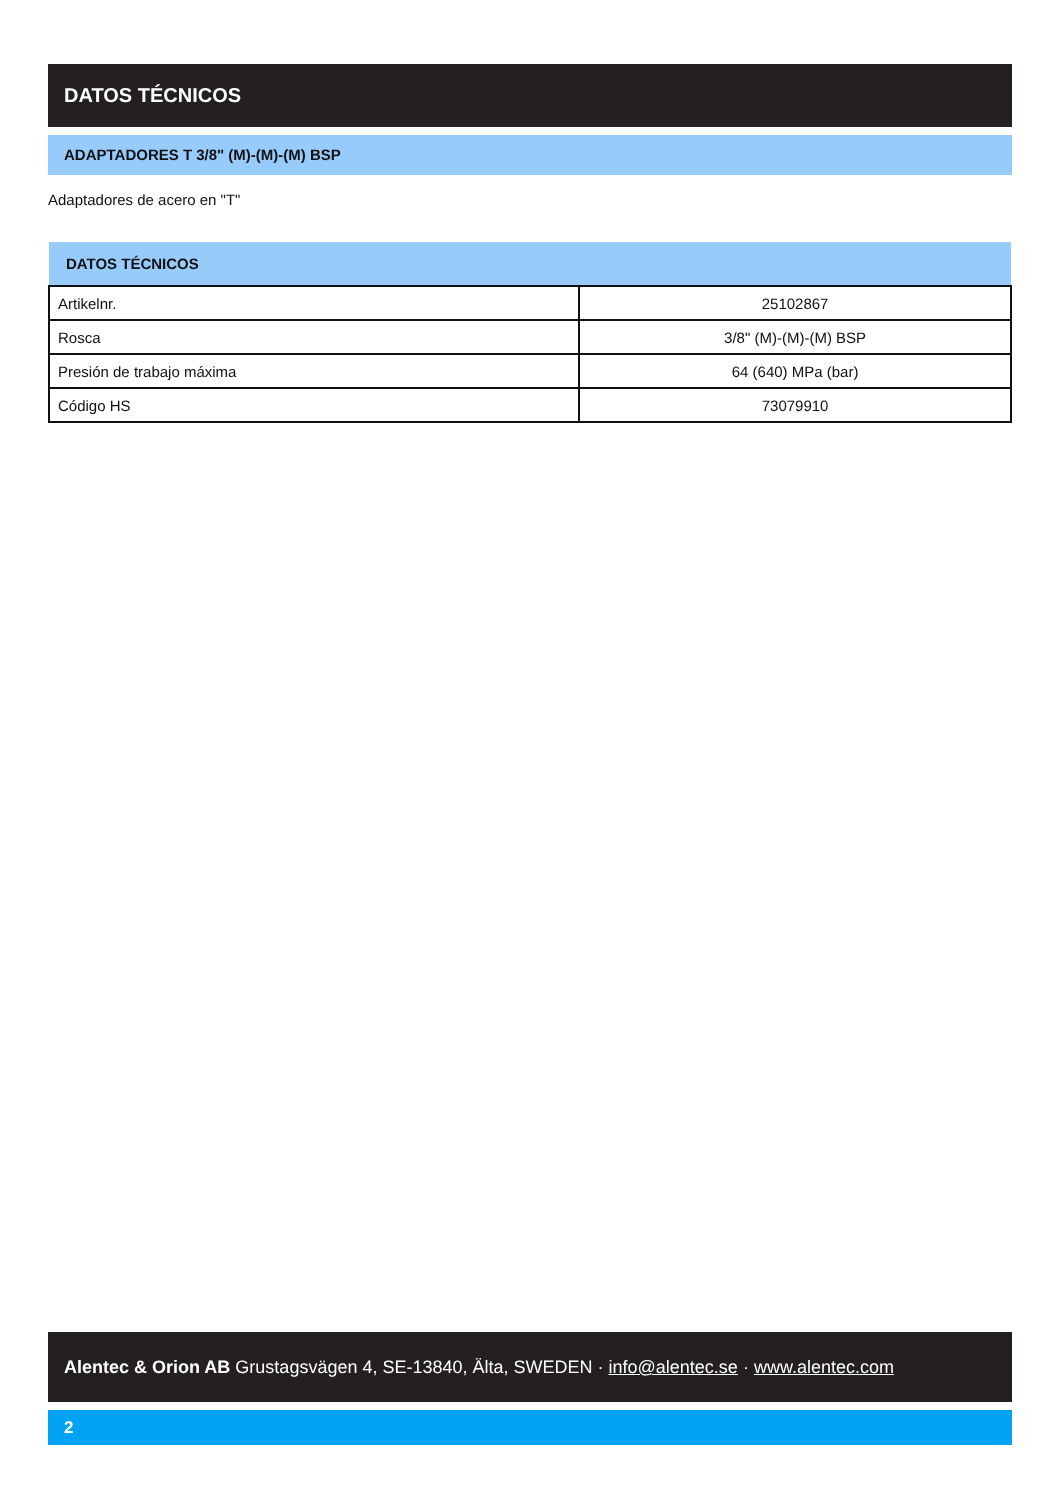DATOS TÉCNICOS
ADAPTADORES T 3/8" (M)-(M)-(M) BSP
Adaptadores de acero en "T"
| DATOS TÉCNICOS | |
| --- | --- |
| Artikelnr. | 25102867 |
| Rosca | 3/8" (M)-(M)-(M) BSP |
| Presión de trabajo máxima | 64 (640) MPa (bar) |
| Código HS | 73079910 |
Alentec & Orion AB Grustagsvägen 4, SE-13840, Älta, SWEDEN · info@alentec.se · www.alentec.com
2